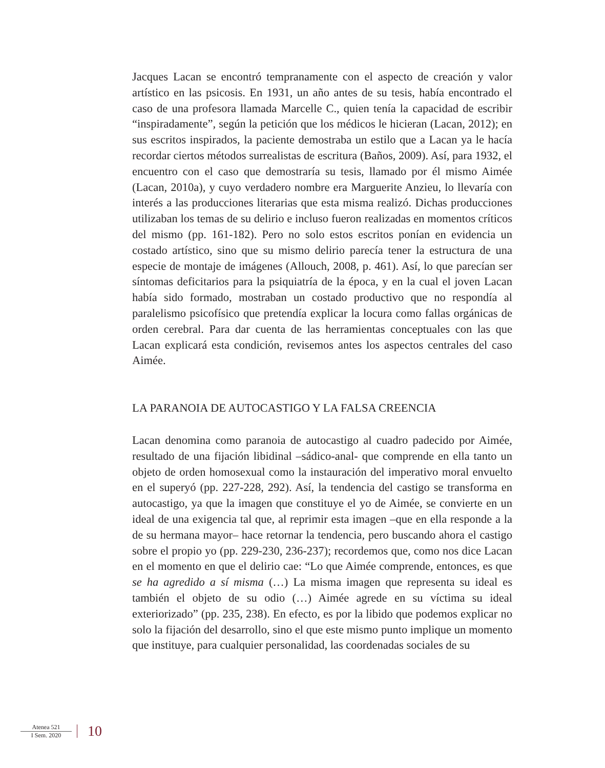Jacques Lacan se encontró tempranamente con el aspecto de creación y valor artístico en las psicosis. En 1931, un año antes de su tesis, había encontrado el caso de una profesora llamada Marcelle C., quien tenía la capacidad de escribir “inspiradamente”, según la petición que los médicos le hicieran (Lacan, 2012); en sus escritos inspirados, la paciente demostraba un estilo que a Lacan ya le hacía recordar ciertos métodos surrealistas de escritura (Baños, 2009). Así, para 1932, el encuentro con el caso que demostraría su tesis, llamado por él mismo Aimée (Lacan, 2010a), y cuyo verdadero nombre era Marguerite Anzieu, lo llevaría con interés a las producciones literarias que esta misma realizó. Dichas producciones utilizaban los temas de su delirio e incluso fueron realizadas en momentos críticos del mismo (pp. 161-182). Pero no solo estos escritos ponían en evidencia un costado artístico, sino que su mismo delirio parecía tener la estructura de una especie de montaje de imágenes (Allouch, 2008, p. 461). Así, lo que parecían ser síntomas deficitarios para la psiquiatría de la época, y en la cual el joven Lacan había sido formado, mostraban un costado productivo que no respondía al paralelismo psicofísico que pretendía explicar la locura como fallas orgánicas de orden cerebral. Para dar cuenta de las herramientas conceptuales con las que Lacan explicará esta condición, revisemos antes los aspectos centrales del caso Aimée.
LA PARANOIA DE AUTOCASTIGO Y LA FALSA CREENCIA
Lacan denomina como paranoia de autocastigo al cuadro padecido por Aimée, resultado de una fijación libidinal –sádico-anal- que comprende en ella tanto un objeto de orden homosexual como la instauración del imperativo moral envuelto en el superyó (pp. 227-228, 292). Así, la tendencia del castigo se transforma en autocastigo, ya que la imagen que constituye el yo de Aimée, se convierte en un ideal de una exigencia tal que, al reprimir esta imagen –que en ella responde a la de su hermana mayor– hace retornar la tendencia, pero buscando ahora el castigo sobre el propio yo (pp. 229-230, 236-237); recordemos que, como nos dice Lacan en el momento en que el delirio cae: “Lo que Aimée comprende, entonces, es que se ha agredido a sí misma (…) La misma imagen que representa su ideal es también el objeto de su odio (…) Aimée agrede en su víctima su ideal exteriorizado” (pp. 235, 238). En efecto, es por la libido que podemos explicar no solo la fijación del desarrollo, sino el que este mismo punto implique un momento que instituye, para cualquier personalidad, las coordenadas sociales de su
Atenea 521
I Sem. 2020
10